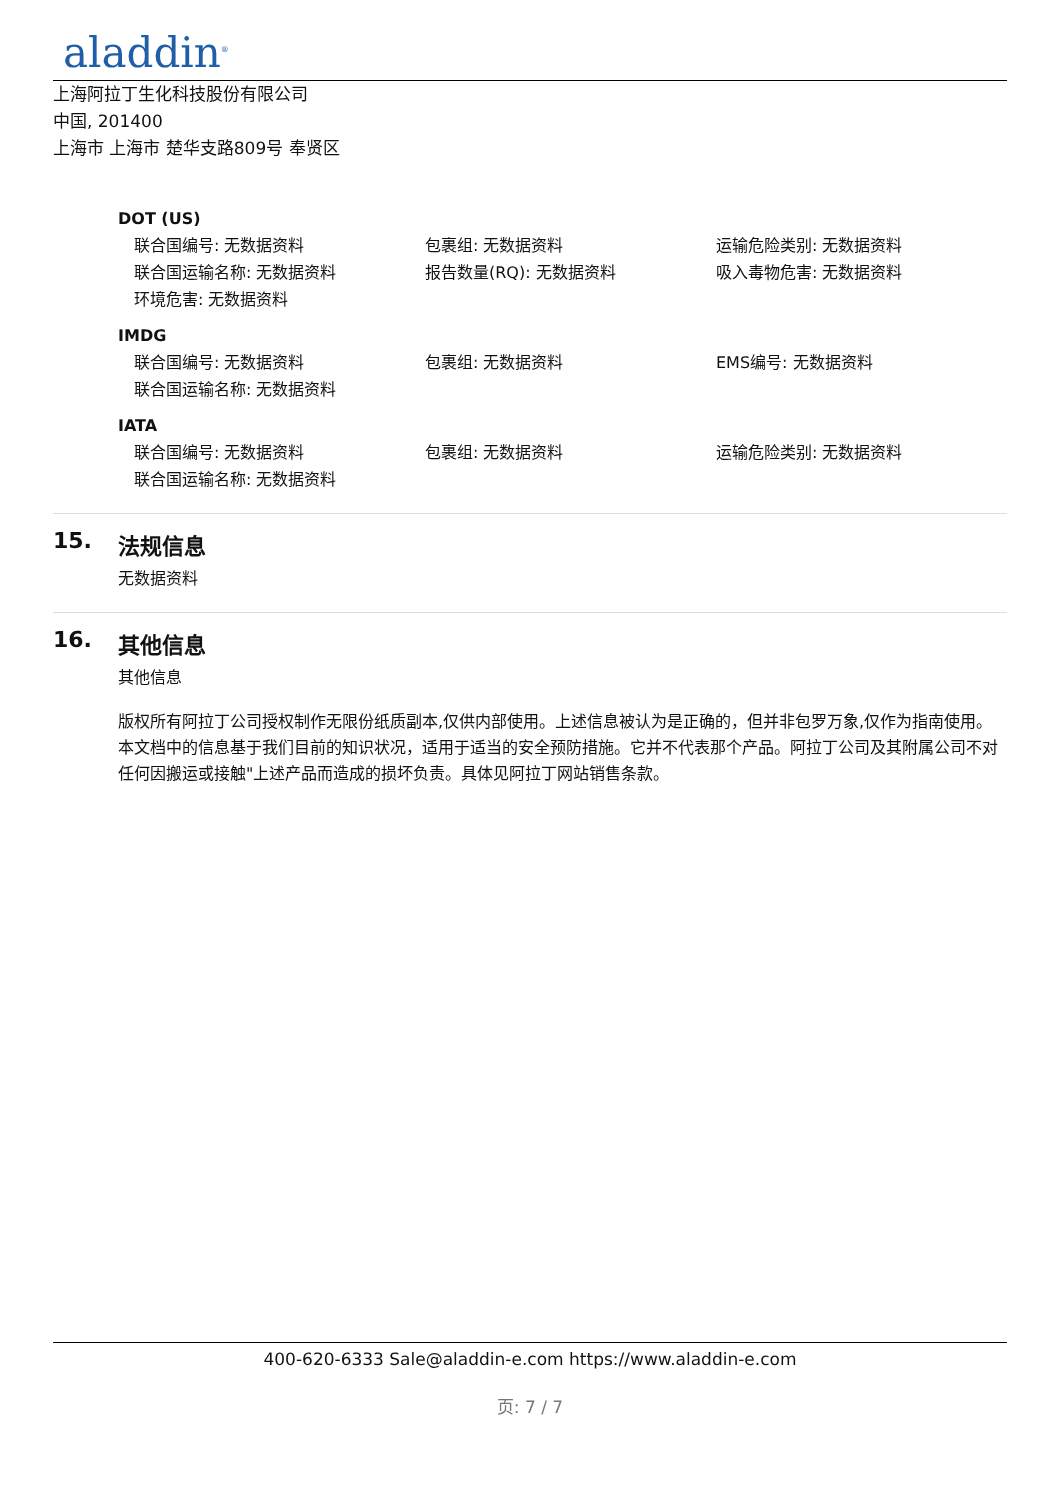aladdin<sup>®</sup>
上海阿拉丁生化科技股份有限公司
中国, 201400
上海市 上海市 楚华支路809号 奉贤区
DOT (US)
联合国编号: 无数据资料 包裹组: 无数据资料 运输危险类别: 无数据资料
联合国运输名称: 无数据资料 报告数量(RQ): 无数据资料 吸入毒物危害: 无数据资料
环境危害: 无数据资料
IMDG
联合国编号: 无数据资料 包裹组: 无数据资料 EMS编号: 无数据资料
联合国运输名称: 无数据资料
IATA
联合国编号: 无数据资料 包裹组: 无数据资料 运输危险类别: 无数据资料
联合国运输名称: 无数据资料
15. 法规信息
无数据资料
16. 其他信息
其他信息
版权所有阿拉丁公司授权制作无限份纸质副本,仅供内部使用。上述信息被认为是正确的，但并非包罗万象,仅作为指南使用。本文档中的信息基于我们目前的知识状况，适用于适当的安全预防措施。它并不代表那个产品。阿拉丁公司及其附属公司不对任何因搬运或接触"上述产品而造成的损坏负责。具体见阿拉丁网站销售条款。
400-620-6333 Sale@aladdin-e.com https://www.aladdin-e.com
页: 7 / 7